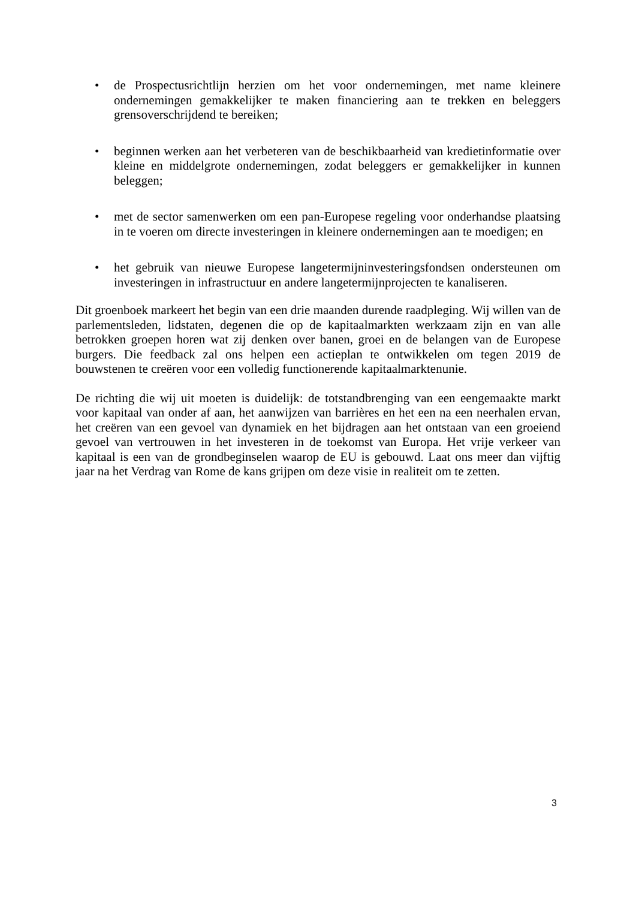• de Prospectusrichtlijn herzien om het voor ondernemingen, met name kleinere ondernemingen gemakkelijker te maken financiering aan te trekken en beleggers grensoverschrijdend te bereiken;
• beginnen werken aan het verbeteren van de beschikbaarheid van kredietinformatie over kleine en middelgrote ondernemingen, zodat beleggers er gemakkelijker in kunnen beleggen;
• met de sector samenwerken om een pan-Europese regeling voor onderhandse plaatsing in te voeren om directe investeringen in kleinere ondernemingen aan te moedigen; en
• het gebruik van nieuwe Europese langetermijninvesteringsfondsen ondersteunen om investeringen in infrastructuur en andere langetermijnprojecten te kanaliseren.
Dit groenboek markeert het begin van een drie maanden durende raadpleging. Wij willen van de parlementsleden, lidstaten, degenen die op de kapitaalmarkten werkzaam zijn en van alle betrokken groepen horen wat zij denken over banen, groei en de belangen van de Europese burgers. Die feedback zal ons helpen een actieplan te ontwikkelen om tegen 2019 de bouwstenen te creëren voor een volledig functionerende kapitaalmarktenunie.
De richting die wij uit moeten is duidelijk: de totstandbrenging van een eengemaakte markt voor kapitaal van onder af aan, het aanwijzen van barrières en het een na een neerhalen ervan, het creëren van een gevoel van dynamiek en het bijdragen aan het ontstaan van een groeiend gevoel van vertrouwen in het investeren in de toekomst van Europa. Het vrije verkeer van kapitaal is een van de grondbeginselen waarop de EU is gebouwd. Laat ons meer dan vijftig jaar na het Verdrag van Rome de kans grijpen om deze visie in realiteit om te zetten.
3